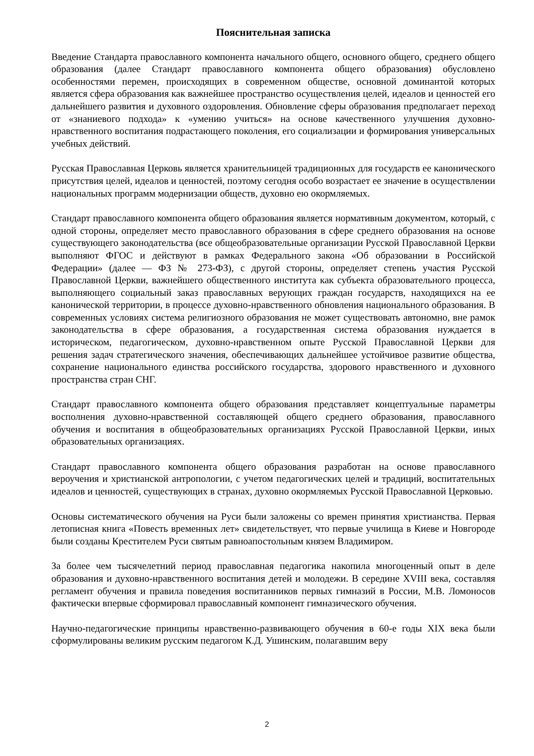Пояснительная записка
Введение Стандарта православного компонента начального общего, основного общего, среднего общего образования (далее Стандарт православного компонента общего образования) обусловлено особенностями перемен, происходящих в современном обществе, основной доминантой которых является сфера образования как важнейшее пространство осуществления целей, идеалов и ценностей его дальнейшего развития и духовного оздоровления. Обновление сферы образования предполагает переход от «знаниевого подхода» к «умению учиться» на основе качественного улучшения духовно-нравственного воспитания подрастающего поколения, его социализации и формирования универсальных учебных действий.
Русская Православная Церковь является хранительницей традиционных для государств ее канонического присутствия целей, идеалов и ценностей, поэтому сегодня особо возрастает ее значение в осуществлении национальных программ модернизации обществ, духовно ею окормляемых.
Стандарт православного компонента общего образования является нормативным документом, который, с одной стороны, определяет место православного образования в сфере среднего образования на основе существующего законодательства (все общеобразовательные организации Русской Православной Церкви выполняют ФГОС и действуют в рамках Федерального закона «Об образовании в Российской Федерации» (далее — ФЗ № 273-ФЗ), с другой стороны, определяет степень участия Русской Православной Церкви, важнейшего общественного института как субъекта образовательного процесса, выполняющего социальный заказ православных верующих граждан государств, находящихся на ее канонической территории, в процессе духовно-нравственного обновления национального образования. В современных условиях система религиозного образования не может существовать автономно, вне рамок законодательства в сфере образования, а государственная система образования нуждается в историческом, педагогическом, духовно-нравственном опыте Русской Православной Церкви для решения задач стратегического значения, обеспечивающих дальнейшее устойчивое развитие общества, сохранение национального единства российского государства, здорового нравственного и духовного пространства стран СНГ.
Стандарт православного компонента общего образования представляет концептуальные параметры восполнения духовно-нравственной составляющей общего среднего образования, православного обучения и воспитания в общеобразовательных организациях Русской Православной Церкви, иных образовательных организациях.
Стандарт православного компонента общего образования разработан на основе православного вероучения и христианской антропологии, с учетом педагогических целей и традиций, воспитательных идеалов и ценностей, существующих в странах, духовно окормляемых Русской Православной Церковью.
Основы систематического обучения на Руси были заложены со времен принятия христианства. Первая летописная книга «Повесть временных лет» свидетельствует, что первые училища в Киеве и Новгороде были созданы Крестителем Руси святым равноапостольным князем Владимиром.
За более чем тысячелетний период православная педагогика накопила многоценный опыт в деле образования и духовно-нравственного воспитания детей и молодежи. В середине XVIII века, составляя регламент обучения и правила поведения воспитанников первых гимназий в России, М.В. Ломоносов фактически впервые сформировал православный компонент гимназического обучения.
Научно-педагогические принципы нравственно-развивающего обучения в 60-е годы XIX века были сформулированы великим русским педагогом К.Д. Ушинским, полагавшим веру
2